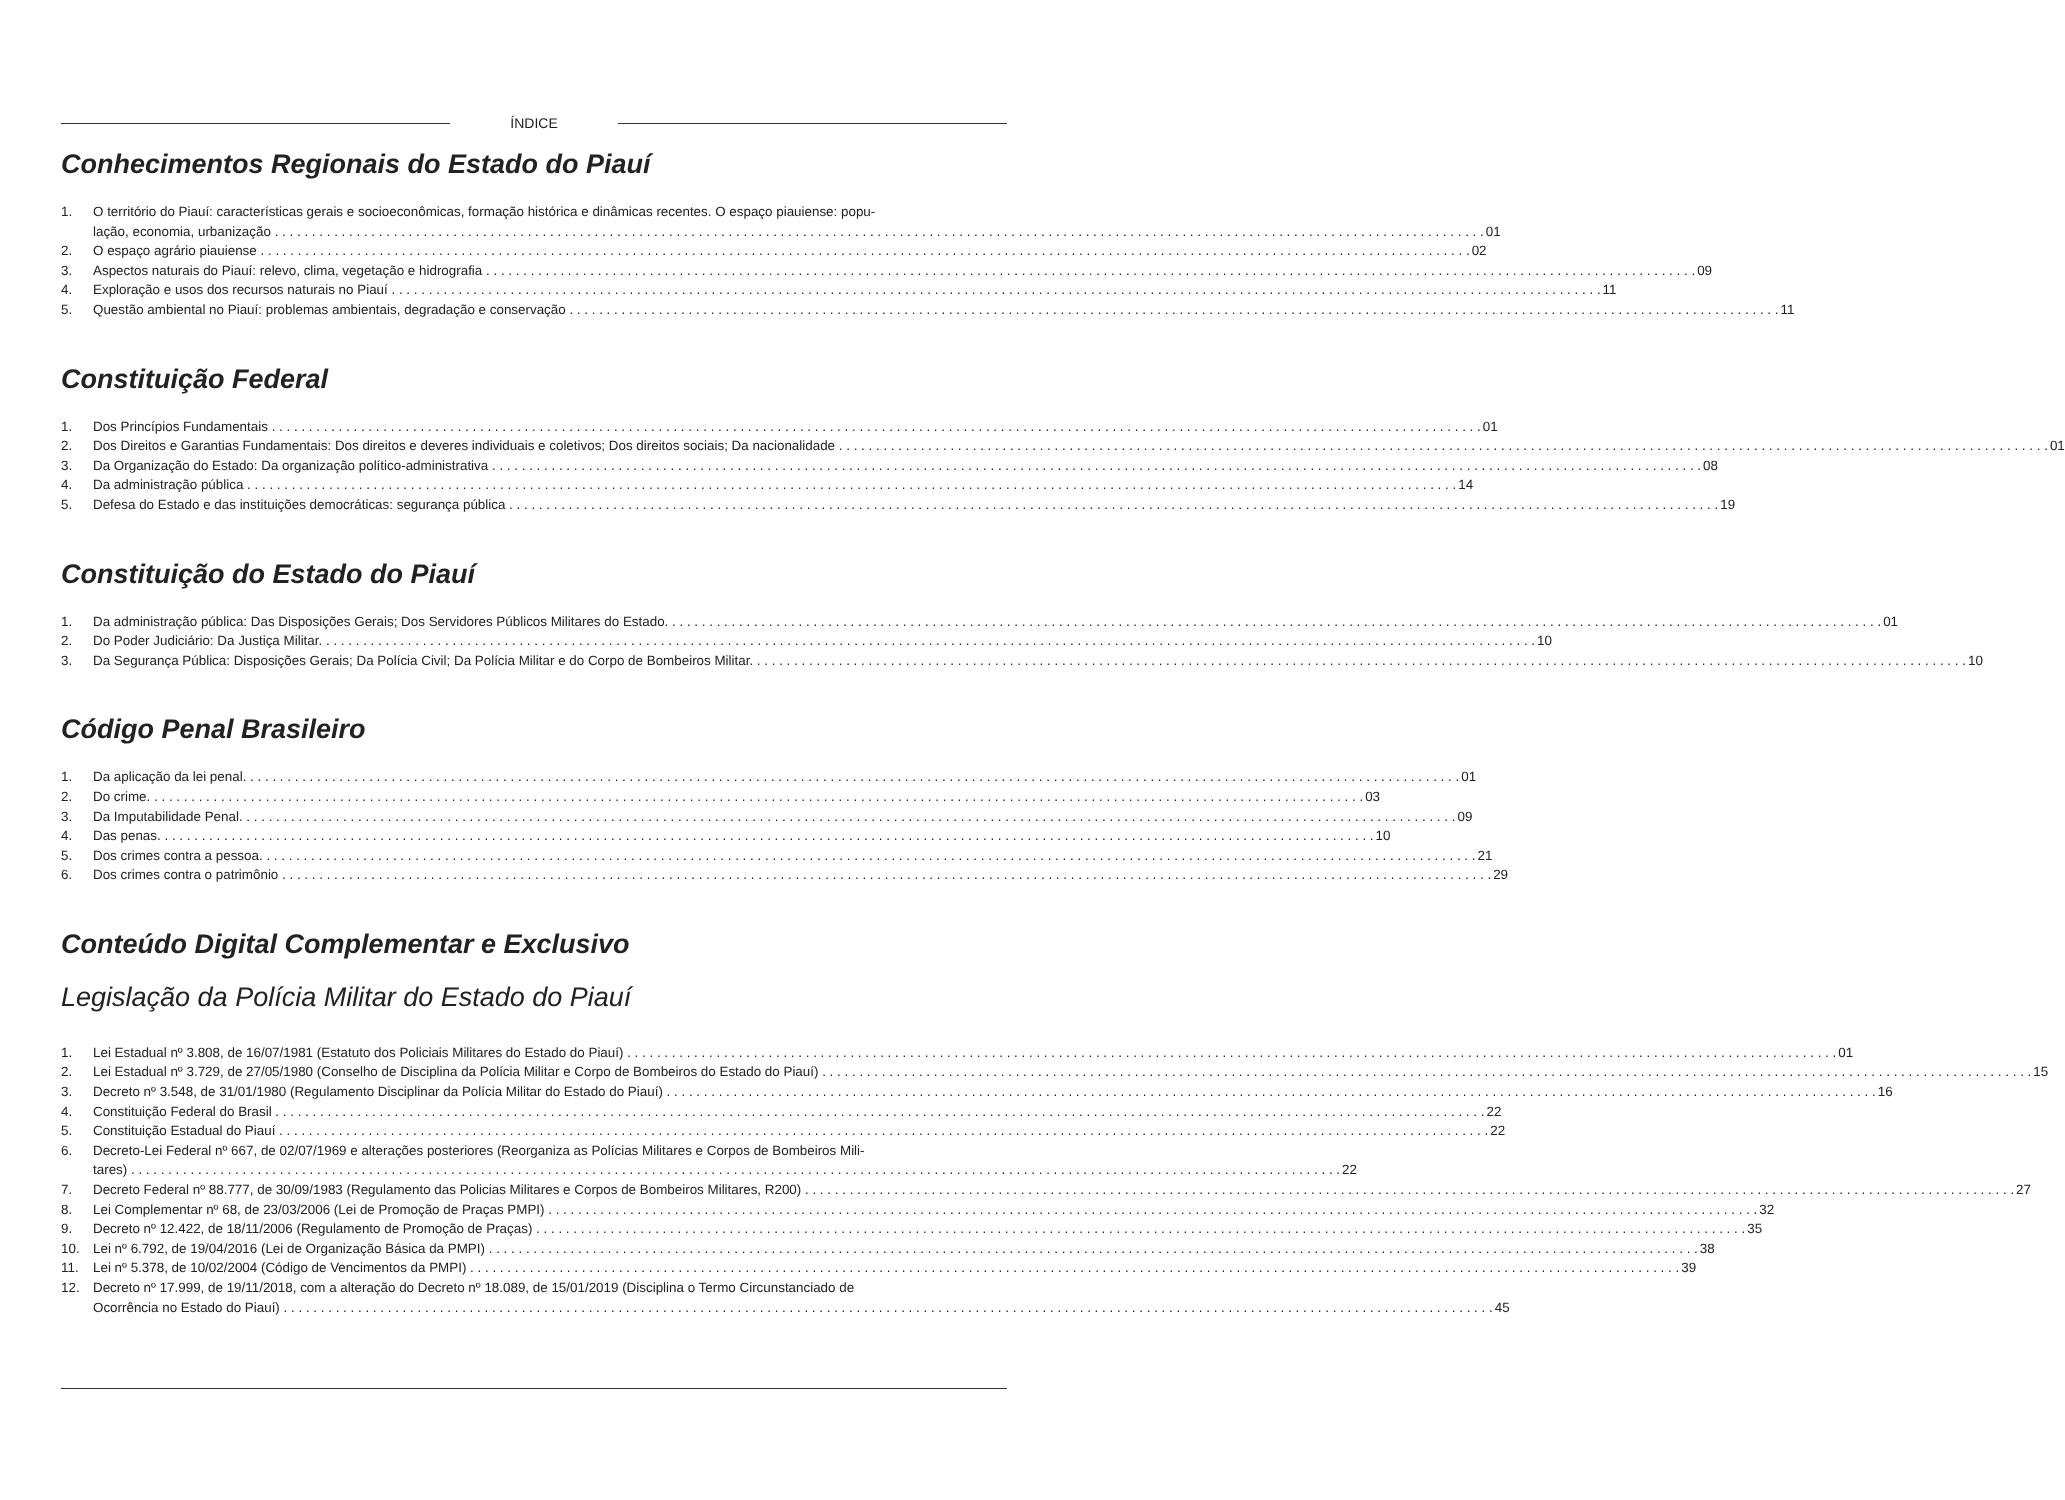ÍNDICE
Conhecimentos Regionais do Estado do Piauí
1. O território do Piauí: características gerais e socioeconômicas, formação histórica e dinâmicas recentes. O espaço piauiense: popu-
lação, economia, urbanização 01
2. O espaço agrário piauiense 02
3. Aspectos naturais do Piauí: relevo, clima, vegetação e hidrografia 09
4. Exploração e usos dos recursos naturais no Piauí 11
5. Questão ambiental no Piauí: problemas ambientais, degradação e conservação 11
Constituição Federal
1. Dos Princípios Fundamentais 01
2. Dos Direitos e Garantias Fundamentais: Dos direitos e deveres individuais e coletivos; Dos direitos sociais; Da nacionalidade 01
3. Da Organização do Estado: Da organização político-administrativa 08
4. Da administração pública 14
5. Defesa do Estado e das instituições democráticas: segurança pública 19
Constituição do Estado do Piauí
1. Da administração pública: Das Disposições Gerais; Dos Servidores Públicos Militares do Estado. 01
2. Do Poder Judiciário: Da Justiça Militar. 10
3. Da Segurança Pública: Disposições Gerais; Da Polícia Civil; Da Polícia Militar e do Corpo de Bombeiros Militar. 10
Código Penal Brasileiro
1. Da aplicação da lei penal. 01
2. Do crime. 03
3. Da Imputabilidade Penal. 09
4. Das penas. 10
5. Dos crimes contra a pessoa. 21
6. Dos crimes contra o patrimônio 29
Conteúdo Digital Complementar e Exclusivo
Legislação da Polícia Militar do Estado do Piauí
1. Lei Estadual nº 3.808, de 16/07/1981 (Estatuto dos Policiais Militares do Estado do Piauí) 01
2. Lei Estadual nº 3.729, de 27/05/1980 (Conselho de Disciplina da Polícia Militar e Corpo de Bombeiros do Estado do Piauí) 15
3. Decreto nº 3.548, de 31/01/1980 (Regulamento Disciplinar da Polícia Militar do Estado do Piauí) 16
4. Constituição Federal do Brasil 22
5. Constituição Estadual do Piauí 22
6. Decreto-Lei Federal nº 667, de 02/07/1969 e alterações posteriores (Reorganiza as Polícias Militares e Corpos de Bombeiros Mili-
tares) 22
7. Decreto Federal nº 88.777, de 30/09/1983 (Regulamento das Policias Militares e Corpos de Bombeiros Militares, R200) 27
8. Lei Complementar nº 68, de 23/03/2006 (Lei de Promoção de Praças PMPI) 32
9. Decreto nº 12.422, de 18/11/2006 (Regulamento de Promoção de Praças) 35
10. Lei nº 6.792, de 19/04/2016 (Lei de Organização Básica da PMPI) 38
11. Lei nº 5.378, de 10/02/2004 (Código de Vencimentos da PMPI) 39
12. Decreto nº 17.999, de 19/11/2018, com a alteração do Decreto nº 18.089, de 15/01/2019 (Disciplina o Termo Circunstanciado de
Ocorrência no Estado do Piauí) 45